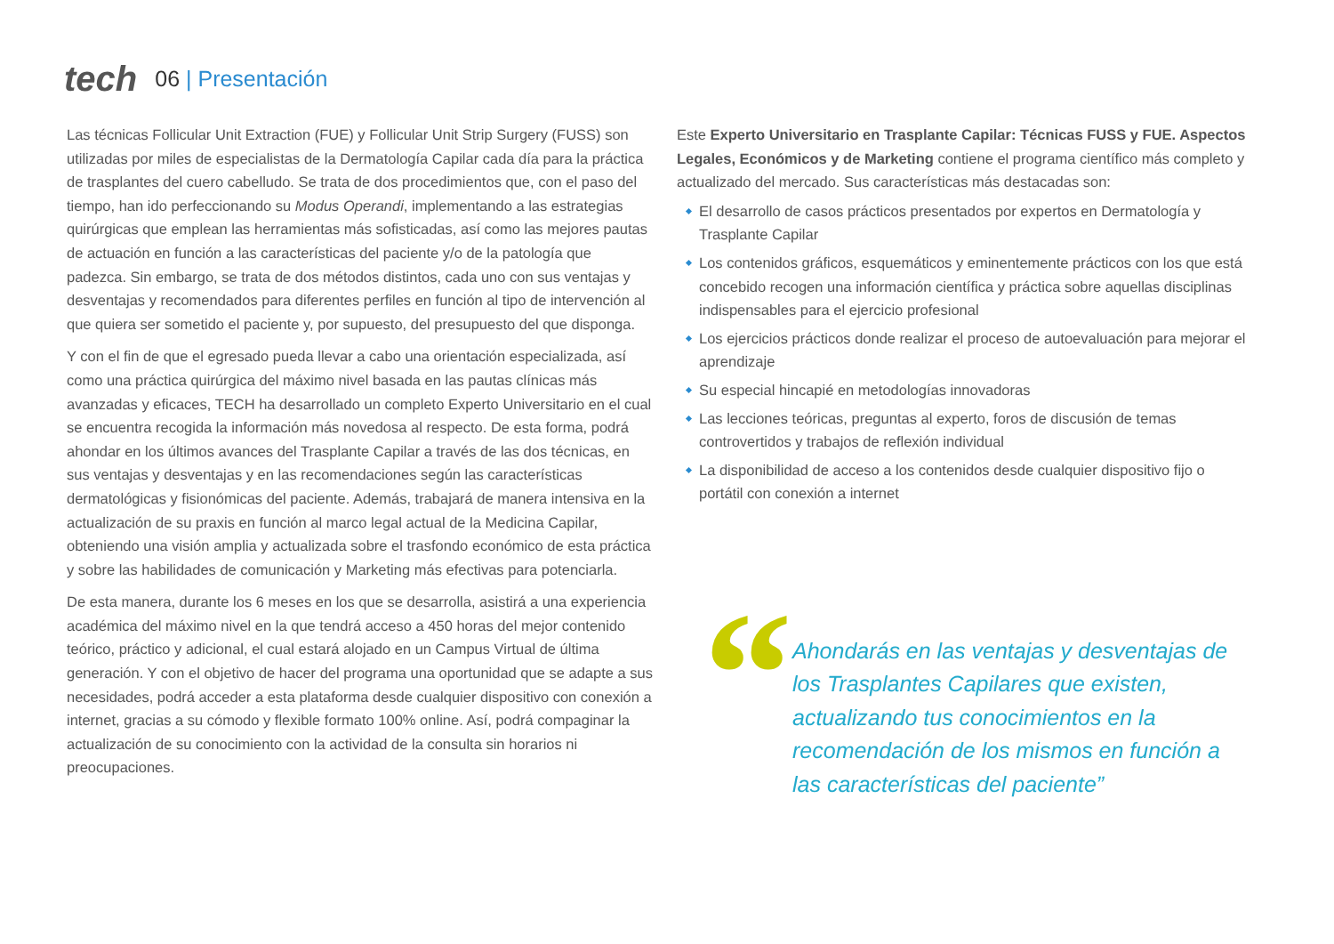tech
06 | Presentación
Las técnicas Follicular Unit Extraction (FUE) y Follicular Unit Strip Surgery (FUSS) son utilizadas por miles de especialistas de la Dermatología Capilar cada día para la práctica de trasplantes del cuero cabelludo. Se trata de dos procedimientos que, con el paso del tiempo, han ido perfeccionando su Modus Operandi, implementando a las estrategias quirúrgicas que emplean las herramientas más sofisticadas, así como las mejores pautas de actuación en función a las características del paciente y/o de la patología que padezca. Sin embargo, se trata de dos métodos distintos, cada uno con sus ventajas y desventajas y recomendados para diferentes perfiles en función al tipo de intervención al que quiera ser sometido el paciente y, por supuesto, del presupuesto del que disponga.
Y con el fin de que el egresado pueda llevar a cabo una orientación especializada, así como una práctica quirúrgica del máximo nivel basada en las pautas clínicas más avanzadas y eficaces, TECH ha desarrollado un completo Experto Universitario en el cual se encuentra recogida la información más novedosa al respecto. De esta forma, podrá ahondar en los últimos avances del Trasplante Capilar a través de las dos técnicas, en sus ventajas y desventajas y en las recomendaciones según las características dermatológicas y fisionómicas del paciente. Además, trabajará de manera intensiva en la actualización de su praxis en función al marco legal actual de la Medicina Capilar, obteniendo una visión amplia y actualizada sobre el trasfondo económico de esta práctica y sobre las habilidades de comunicación y Marketing más efectivas para potenciarla.
De esta manera, durante los 6 meses en los que se desarrolla, asistirá a una experiencia académica del máximo nivel en la que tendrá acceso a 450 horas del mejor contenido teórico, práctico y adicional, el cual estará alojado en un Campus Virtual de última generación. Y con el objetivo de hacer del programa una oportunidad que se adapte a sus necesidades, podrá acceder a esta plataforma desde cualquier dispositivo con conexión a internet, gracias a su cómodo y flexible formato 100% online. Así, podrá compaginar la actualización de su conocimiento con la actividad de la consulta sin horarios ni preocupaciones.
Este Experto Universitario en Trasplante Capilar: Técnicas FUSS y FUE. Aspectos Legales, Económicos y de Marketing contiene el programa científico más completo y actualizado del mercado. Sus características más destacadas son:
El desarrollo de casos prácticos presentados por expertos en Dermatología y Trasplante Capilar
Los contenidos gráficos, esquemáticos y eminentemente prácticos con los que está concebido recogen una información científica y práctica sobre aquellas disciplinas indispensables para el ejercicio profesional
Los ejercicios prácticos donde realizar el proceso de autoevaluación para mejorar el aprendizaje
Su especial hincapié en metodologías innovadoras
Las lecciones teóricas, preguntas al experto, foros de discusión de temas controvertidos y trabajos de reflexión individual
La disponibilidad de acceso a los contenidos desde cualquier dispositivo fijo o portátil con conexión a internet
“
Ahondarás en las ventajas y desventajas de los Trasplantes Capilares que existen, actualizando tus conocimientos en la recomendación de los mismos en función a las características del paciente”